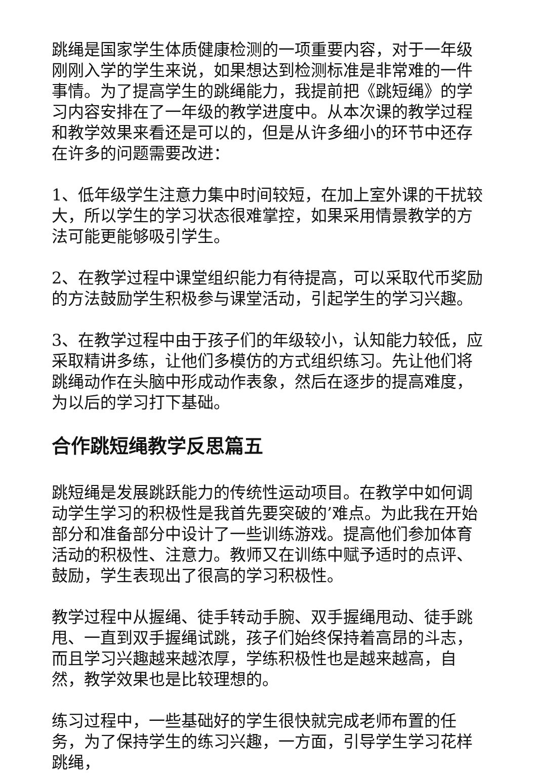跳绳是国家学生体质健康检测的一项重要内容，对于一年级刚刚入学的学生来说，如果想达到检测标准是非常难的一件事情。为了提高学生的跳绳能力，我提前把《跳短绳》的学习内容安排在了一年级的教学进度中。从本次课的教学过程和教学效果来看还是可以的，但是从许多细小的环节中还存在许多的问题需要改进：
1、低年级学生注意力集中时间较短，在加上室外课的干扰较大，所以学生的学习状态很难掌控，如果采用情景教学的方法可能更能够吸引学生。
2、在教学过程中课堂组织能力有待提高，可以采取代币奖励的方法鼓励学生积极参与课堂活动，引起学生的学习兴趣。
3、在教学过程中由于孩子们的年级较小，认知能力较低，应采取精讲多练，让他们多模仿的方式组织练习。先让他们将跳绳动作在头脑中形成动作表象，然后在逐步的提高难度，为以后的学习打下基础。
合作跳短绳教学反思篇五
跳短绳是发展跳跃能力的传统性运动项目。在教学中如何调动学生学习的积极性是我首先要突破的’难点。为此我在开始部分和准备部分中设计了一些训练游戏。提高他们参加体育活动的积极性、注意力。教师又在训练中赋予适时的点评、鼓励，学生表现出了很高的学习积极性。
教学过程中从握绳、徒手转动手腕、双手握绳甩动、徒手跳甩、一直到双手握绳试跳，孩子们始终保持着高昂的斗志，而且学习兴趣越来越浓厚，学练积极性也是越来越高，自然，教学效果也是比较理想的。
练习过程中，一些基础好的学生很快就完成老师布置的任务，为了保持学生的练习兴趣，一方面，引导学生学习花样跳绳，